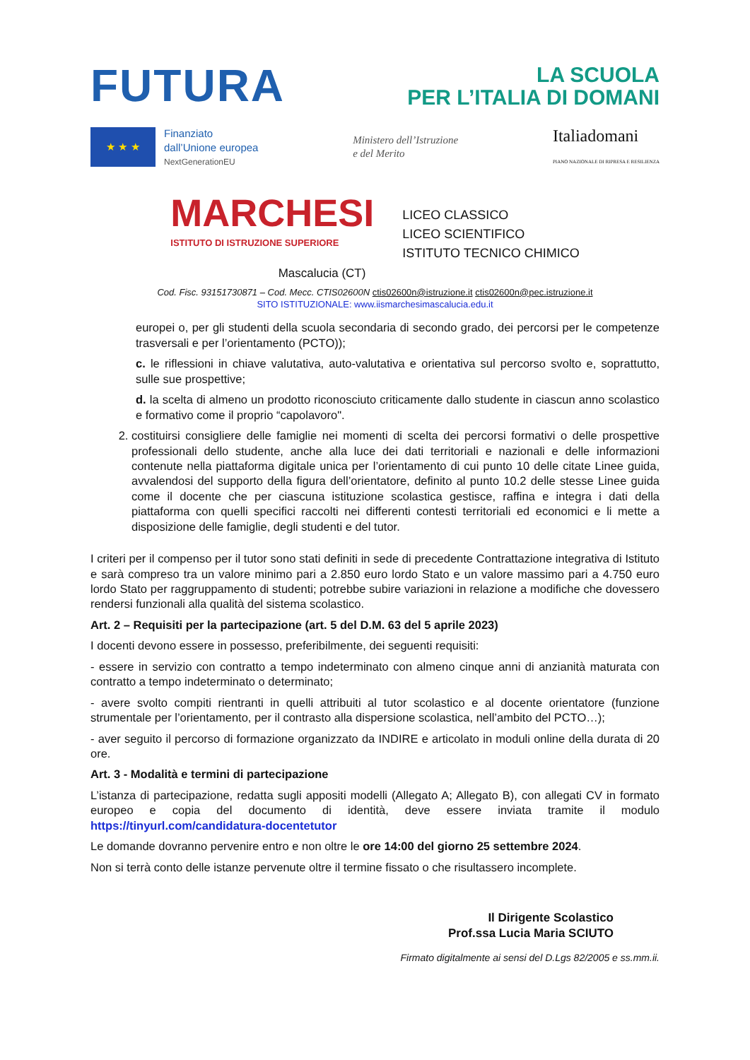FUTURA
LA SCUOLA
PER L’ITALIA DI DOMANI
★ ★ ★
Finanziato
dall’Unione europea
NextGenerationEU
Ministero dell’Istruzione
e del Merito
Italiadomani
PIANO NAZIONALE DI RIPRESA E RESILIENZA
MARCHESI
ISTITUTO DI ISTRUZIONE SUPERIORE
LICEO CLASSICO
LICEO SCIENTIFICO
ISTITUTO TECNICO CHIMICO
Mascalucia (CT)
Cod. Fisc. 93151730871 – Cod. Mecc. CTIS02600N ctis02600n@istruzione.it ctis02600n@pec.istruzione.it
SITO ISTITUZIONALE: www.iismarchesimascalucia.edu.it
europei o, per gli studenti della scuola secondaria di secondo grado, dei percorsi per le competenze trasversali e per l’orientamento (PCTO));
c. le riflessioni in chiave valutativa, auto-valutativa e orientativa sul percorso svolto e, soprattutto, sulle sue prospettive;
d. la scelta di almeno un prodotto riconosciuto criticamente dallo studente in ciascun anno scolastico e formativo come il proprio “capolavoro".
2. costituirsi consigliere delle famiglie nei momenti di scelta dei percorsi formativi o delle prospettive professionali dello studente, anche alla luce dei dati territoriali e nazionali e delle informazioni contenute nella piattaforma digitale unica per l’orientamento di cui punto 10 delle citate Linee guida, avvalendosi del supporto della figura dell’orientatore, definito al punto 10.2 delle stesse Linee guida come il docente che per ciascuna istituzione scolastica gestisce, raffina e integra i dati della piattaforma con quelli specifici raccolti nei differenti contesti territoriali ed economici e li mette a disposizione delle famiglie, degli studenti e del tutor.
I criteri per il compenso per il tutor sono stati definiti in sede di precedente Contrattazione integrativa di Istituto e sarà compreso tra un valore minimo pari a 2.850 euro lordo Stato e un valore massimo pari a 4.750 euro lordo Stato per raggruppamento di studenti; potrebbe subire variazioni in relazione a modifiche che dovessero rendersi funzionali alla qualità del sistema scolastico.
Art. 2 – Requisiti per la partecipazione (art. 5 del D.M. 63 del 5 aprile 2023)
I docenti devono essere in possesso, preferibilmente, dei seguenti requisiti:
- essere in servizio con contratto a tempo indeterminato con almeno cinque anni di anzianità maturata con contratto a tempo indeterminato o determinato;
- avere svolto compiti rientranti in quelli attribuiti al tutor scolastico e al docente orientatore (funzione strumentale per l’orientamento, per il contrasto alla dispersione scolastica, nell’ambito del PCTO…);
- aver seguito il percorso di formazione organizzato da INDIRE e articolato in moduli online della durata di 20 ore.
Art. 3 - Modalità e termini di partecipazione
L’istanza di partecipazione, redatta sugli appositi modelli (Allegato A; Allegato B), con allegati CV in formato europeo e copia del documento di identità, deve essere inviata tramite il modulo https://tinyurl.com/candidatura-docentetutor
Le domande dovranno pervenire entro e non oltre le ore 14:00 del giorno 25 settembre 2024.
Non si terrà conto delle istanze pervenute oltre il termine fissato o che risultassero incomplete.
Il Dirigente Scolastico
Prof.ssa Lucia Maria SCIUTO
Firmato digitalmente ai sensi del D.Lgs 82/2005 e ss.mm.ii.